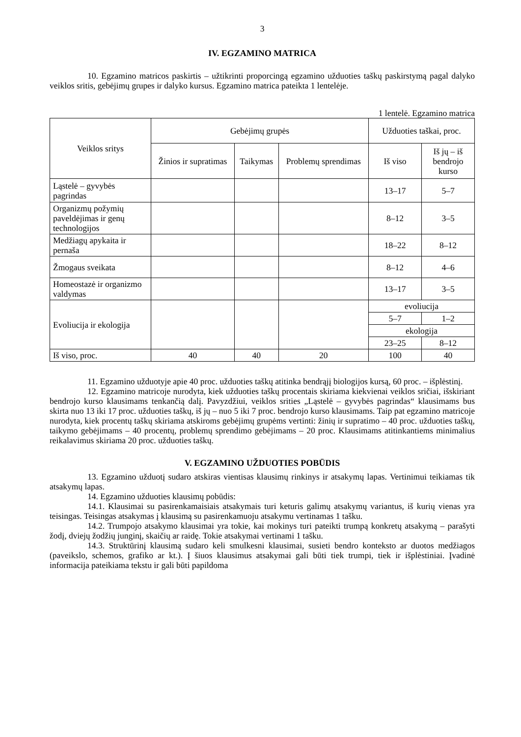3
IV. EGZAMINO MATRICA
10. Egzamino matricos paskirtis – užtikrinti proporcingą egzamino užduoties taškų paskirstymą pagal dalyko veiklos sritis, gebėjimų grupes ir dalyko kursus. Egzamino matrica pateikta 1 lentelėje.
1 lentelė. Egzamino matrica
| Veiklos sritys | Gebėjimų grupės | | | Užduoties taškai, proc. | |
| --- | --- | --- | --- | --- | --- |
| | Žinios ir supratimas | Taikymas | Problemų sprendimas | Iš viso | Iš jų – iš bendrojo kurso |
| Ląstelė – gyvybės pagrindas | | | | 13–17 | 5–7 |
| Organizmų požymių paveldėjimas ir genų technologijos | | | | 8–12 | 3–5 |
| Medžiagų apykaita ir pernaša | | | | 18–22 | 8–12 |
| Žmogaus sveikata | | | | 8–12 | 4–6 |
| Homeostazė ir organizmo valdymas | | | | 13–17 | 3–5 |
| Evoliucija ir ekologija | | | | evoliucija | |
| | | | | 5–7 | 1–2 |
| | | | | ekologija | |
| | | | | 23–25 | 8–12 |
| Iš viso, proc. | 40 | 40 | 20 | 100 | 40 |
11. Egzamino užduotyje apie 40 proc. užduoties taškų atitinka bendrąjį biologijos kursą, 60 proc. – išplėstinį.
12. Egzamino matricoje nurodyta, kiek užduoties taškų procentais skiriama kiekvienai veiklos sričiai, išskiriant bendrojo kurso klausimams tenkančią dalį. Pavyzdžiui, veiklos srities „Ląstelė – gyvybės pagrindas“ klausimams bus skirta nuo 13 iki 17 proc. užduoties taškų, iš jų – nuo 5 iki 7 proc. bendrojo kurso klausimams. Taip pat egzamino matricoje nurodyta, kiek procentų taškų skiriama atskiroms gebėjimų grupėms vertinti: žinių ir supratimo – 40 proc. užduoties taškų, taikymo gebėjimams – 40 procentų, problemų sprendimo gebėjimams – 20 proc. Klausimams atitinkantiems minimalius reikalavimus skiriama 20 proc. užduoties taškų.
V. EGZAMINO UŽDUOTIES POBŪDIS
13. Egzamino užduotį sudaro atskiras vientisas klausimų rinkinys ir atsakymų lapas. Vertinimui teikiamas tik atsakymų lapas.
14. Egzamino užduoties klausimų pobūdis:
14.1. Klausimai su pasirenkamaisiais atsakymais turi keturis galimų atsakymų variantus, iš kurių vienas yra teisingas. Teisingas atsakymas į klausimą su pasirenkamuoju atsakymu vertinamas 1 tašku.
14.2. Trumpojo atsakymo klausimai yra tokie, kai mokinys turi pateikti trumpą konkretų atsakymą – parašyti žodį, dviejų žodžių junginį, skaičių ar raidę. Tokie atsakymai vertinami 1 tašku.
14.3. Struktūrinį klausimą sudaro keli smulkesni klausimai, susieti bendro konteksto ar duotos medžiagos (paveikslo, schemos, grafiko ar kt.). Į šiuos klausimus atsakymai gali būti tiek trumpi, tiek ir išplėstiniai. Įvadinė informacija pateikiama tekstu ir gali būti papildoma